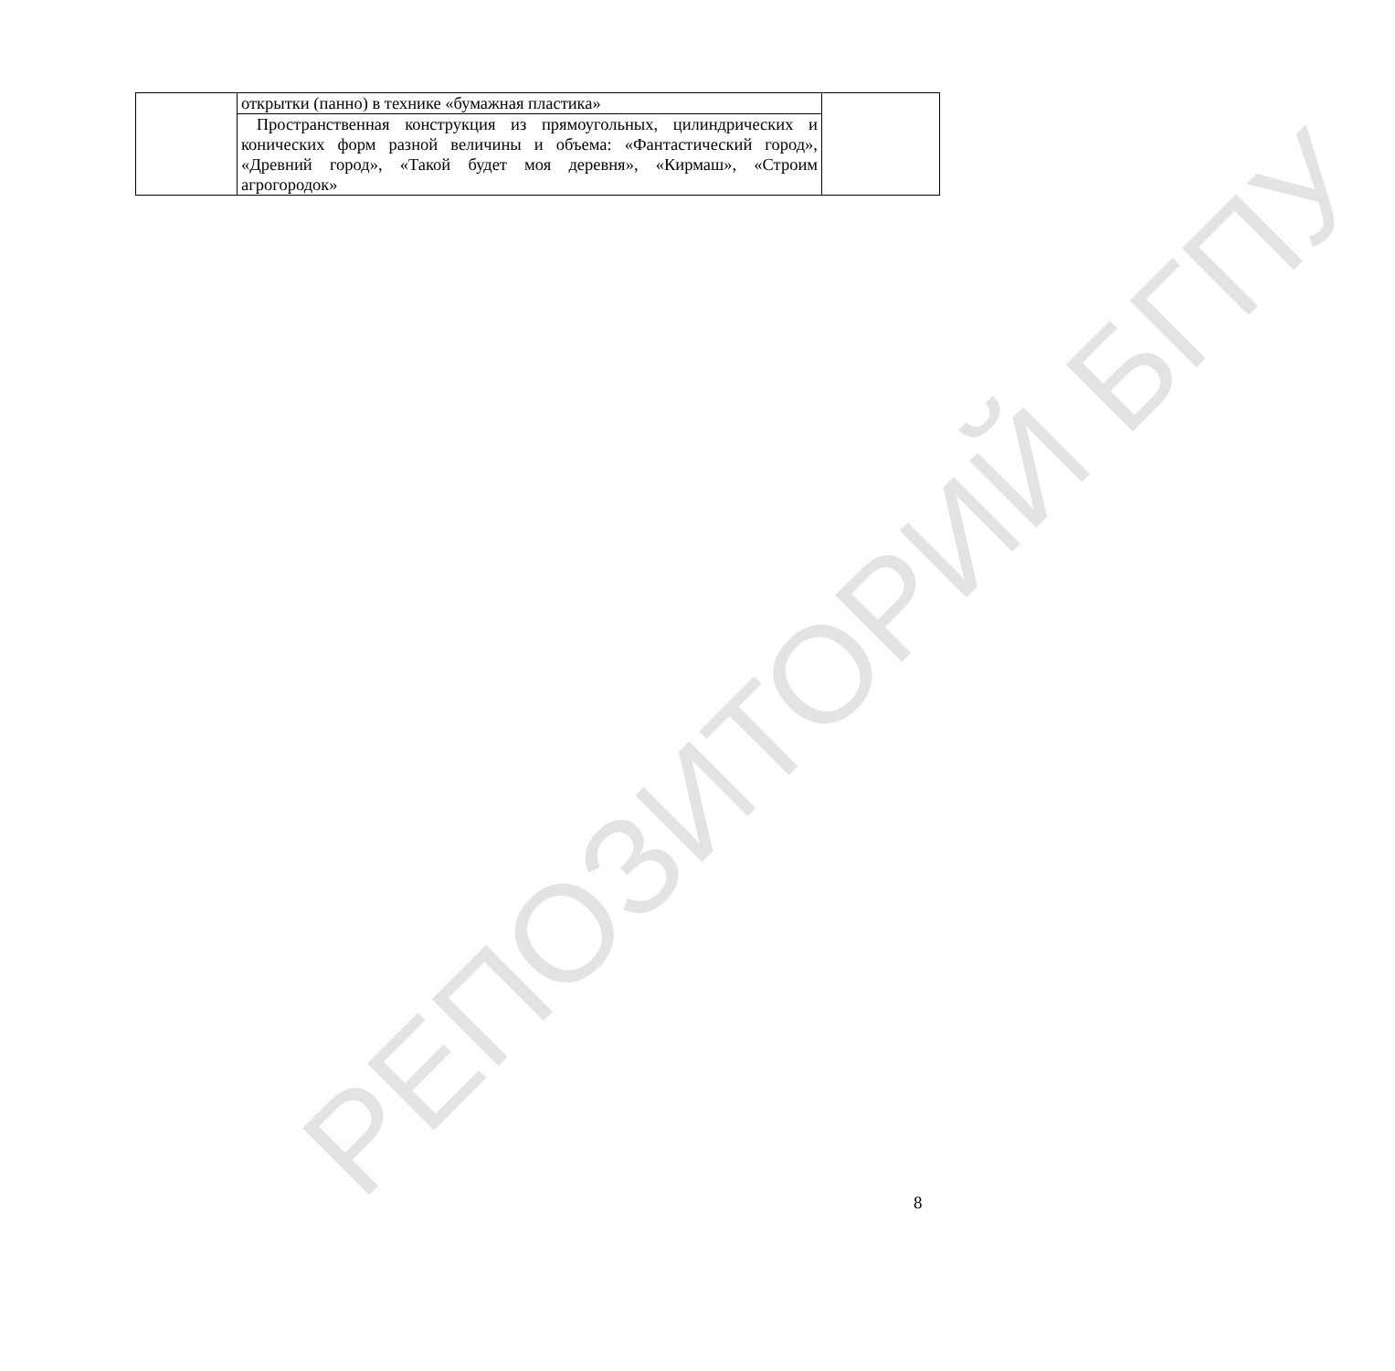РЕПОЗИТОРИЙ БГПУ
| | открытки (панно) в технике «бумажная пластика» | |
| | Пространственная конструкция из прямоугольных, цилиндрических и конических форм разной величины и объема: «Фантастический город», «Древний город», «Такой будет моя деревня», «Кирмаш», «Строим агрогородок» | |
8